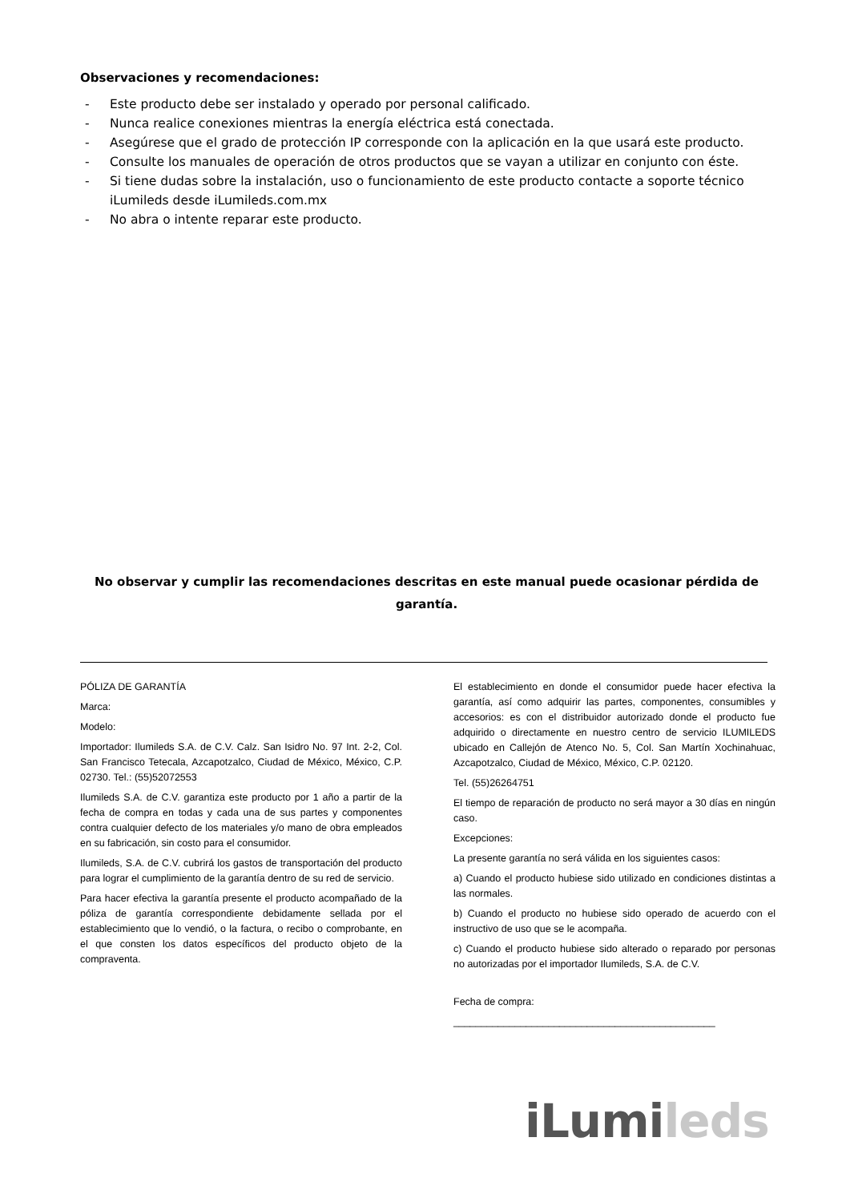Observaciones y recomendaciones:
- Este producto debe ser instalado y operado por personal calificado.
- Nunca realice conexiones mientras la energía eléctrica está conectada.
- Asegúrese que el grado de protección IP corresponde con la aplicación en la que usará este producto.
- Consulte los manuales de operación de otros productos que se vayan a utilizar en conjunto con éste.
- Si tiene dudas sobre la instalación, uso o funcionamiento de este producto contacte a soporte técnico iLumileds desde iLumileds.com.mx
- No abra o intente reparar este producto.
No observar y cumplir las recomendaciones descritas en este manual puede ocasionar pérdida de garantía.
PÓLIZA DE GARANTÍA
Marca:
Modelo:
Importador: Ilumileds S.A. de C.V. Calz. San Isidro No. 97 Int. 2-2, Col. San Francisco Tetecala, Azcapotzalco, Ciudad de México, México, C.P. 02730. Tel.: (55)52072553
Ilumileds S.A. de C.V. garantiza este producto por 1 año a partir de la fecha de compra en todas y cada una de sus partes y componentes contra cualquier defecto de los materiales y/o mano de obra empleados en su fabricación, sin costo para el consumidor.
Ilumileds, S.A. de C.V. cubrirá los gastos de transportación del producto para lograr el cumplimiento de la garantía dentro de su red de servicio.
Para hacer efectiva la garantía presente el producto acompañado de la póliza de garantía correspondiente debidamente sellada por el establecimiento que lo vendió, o la factura, o recibo o comprobante, en el que consten los datos específicos del producto objeto de la compraventa.
El establecimiento en donde el consumidor puede hacer efectiva la garantía, así como adquirir las partes, componentes, consumibles y accesorios: es con el distribuidor autorizado donde el producto fue adquirido o directamente en nuestro centro de servicio ILUMILEDS ubicado en Callejón de Atenco No. 5, Col. San Martín Xochinahuac, Azcapotzalco, Ciudad de México, México, C.P. 02120.
Tel. (55)26264751
El tiempo de reparación de producto no será mayor a 30 días en ningún caso.
Excepciones:
La presente garantía no será válida en los siguientes casos:
a) Cuando el producto hubiese sido utilizado en condiciones distintas a las normales.
b) Cuando el producto no hubiese sido operado de acuerdo con el instructivo de uso que se le acompaña.
c) Cuando el producto hubiese sido alterado o reparado por personas no autorizadas por el importador Ilumileds, S.A. de C.V.
Fecha de compra:
_______________________________________________
iLumi leds